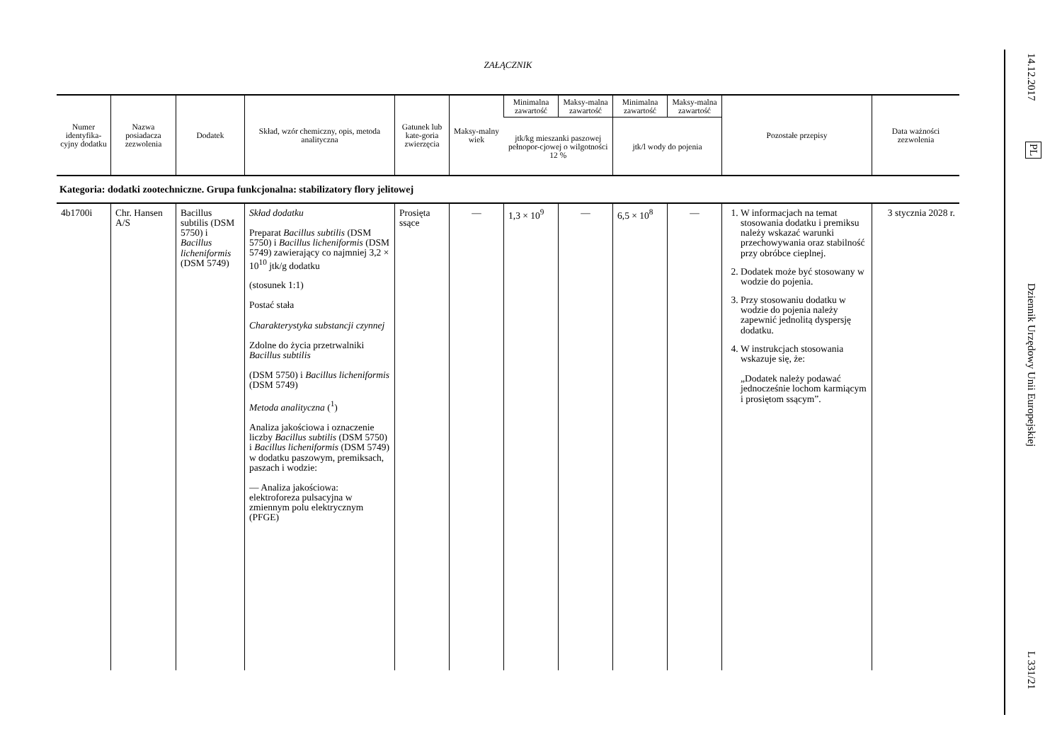ZAŁĄCZNIK
| Numer identyfika-cyjny dodatku | Nazwa posiadacza zezwolenia | Dodatek | Skład, wzór chemiczny, opis, metoda analityczna | Gatunek lub kate-goria zwierzęcia | Maksy-malny wiek | Minimalna zawartość | Maksy-malna zawartość | Minimalna zawartość | Maksy-malna zawartość | Pozostałe przepisy | Data ważności zezwolenia |
| --- | --- | --- | --- | --- | --- | --- | --- | --- | --- | --- | --- |
| | | | | | | jtk/kg mieszanki paszowej pełnopor-cjowej o wilgotności 12 % | | jtk/l wody do pojenia | | | |
| Kategoria: dodatki zootechniczne. Grupa funkcjonalna: stabilizatory flory jelitowej | | | | | | | | | | | |
| 4b1700i | Chr. Hansen A/S | Bacillus subtilis (DSM 5750) i Bacillus licheniformis (DSM 5749) | Skład dodatku Preparat Bacillus subtilis (DSM 5750) i Bacillus licheniformis (DSM 5749) zawierający co najmniej 3,2 × 10<sup>10</sup> jtk/g dodatku (stosunek 1:1) Postać stała Charakterystyka substancji czynnej Zdolne do życia przetrwalniki Bacillus subtilis (DSM 5750) i Bacillus licheniformis (DSM 5749) Metoda analityczna (<sup>1</sup>) Analiza jakościowa i oznaczenie liczby Bacillus subtilis (DSM 5750) i Bacillus licheniformis (DSM 5749) w dodatku paszowym, premiksach, paszach i wodzie: — Analiza jakościowa: elektroforeza pulsacyjna w zmiennym polu elektrycznym (PFGE) | Prosięta ssące | — | 1,3 × 10<sup>9</sup> | — | 6,5 × 10<sup>8</sup> | — | 1. W informacjach na temat stosowania dodatku i premiksu należy wskazać warunki przechowywania oraz stabilność przy obróbce cieplnej. 2. Dodatek może być stosowany w wodzie do pojenia. 3. Przy stosowaniu dodatku w wodzie do pojenia należy zapewnić jednolitą dyspersję dodatku. 4. W instrukcjach stosowania wskazuje się, że: „Dodatek należy podawać jednocześnie lochom karmiącym i prosiętom ssącym”. | 3 stycznia 2028 r. |
14.12.2017
PL
Dziennik Urzędowy Unii Europejskiej
L 331/21